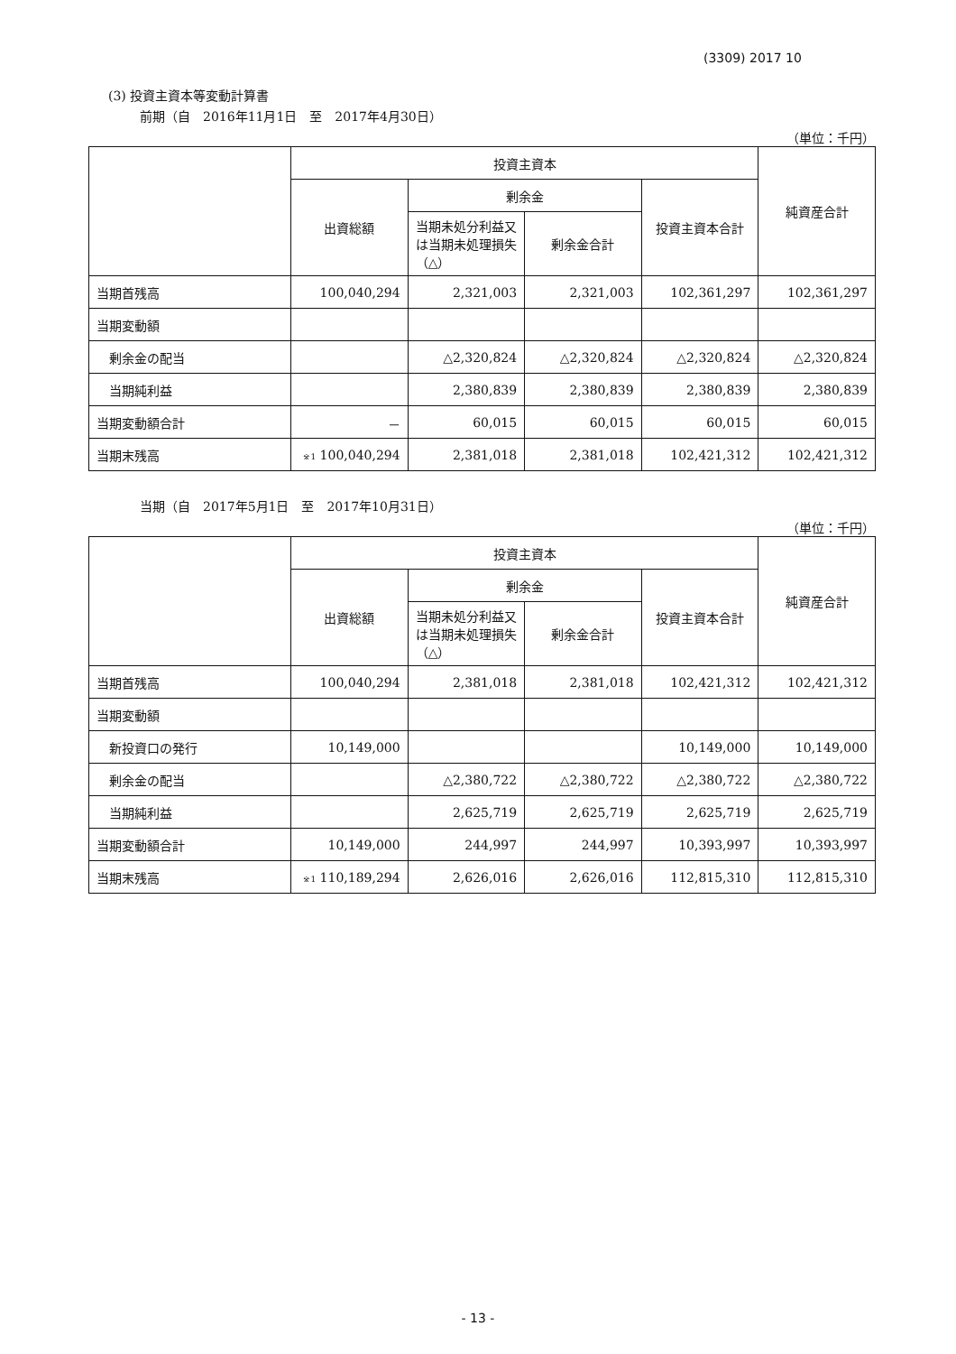(3309) 2017 10
(3) 投資主資本等変動計算書
前期（自　2016年11月1日　至　2017年4月30日）
（単位：千円）
| | 投資主資本 | | | | 純資産合計 |
| --- | --- | --- | --- | --- | --- |
| | 出資総額 | 剰余金 | | 投資主資本合計 | |
| | | 当期未処分利益又は当期未処理損失（△） | 剰余金合計 | | |
| 当期首残高 | 100,040,294 | 2,321,003 | 2,321,003 | 102,361,297 | 102,361,297 |
| 当期変動額 | | | | | |
| 剰余金の配当 | | △2,320,824 | △2,320,824 | △2,320,824 | △2,320,824 |
| 当期純利益 | | 2,380,839 | 2,380,839 | 2,380,839 | 2,380,839 |
| 当期変動額合計 | － | 60,015 | 60,015 | 60,015 | 60,015 |
| 当期末残高 | <sup>※1</sup> 100,040,294 | 2,381,018 | 2,381,018 | 102,421,312 | 102,421,312 |
当期（自　2017年5月1日　至　2017年10月31日）
（単位：千円）
| | 投資主資本 | | | | 純資産合計 |
| --- | --- | --- | --- | --- | --- |
| | 出資総額 | 剰余金 | | 投資主資本合計 | |
| | | 当期未処分利益又は当期未処理損失（△） | 剰余金合計 | | |
| 当期首残高 | 100,040,294 | 2,381,018 | 2,381,018 | 102,421,312 | 102,421,312 |
| 当期変動額 | | | | | |
| 新投資口の発行 | 10,149,000 | | | 10,149,000 | 10,149,000 |
| 剰余金の配当 | | △2,380,722 | △2,380,722 | △2,380,722 | △2,380,722 |
| 当期純利益 | | 2,625,719 | 2,625,719 | 2,625,719 | 2,625,719 |
| 当期変動額合計 | 10,149,000 | 244,997 | 244,997 | 10,393,997 | 10,393,997 |
| 当期末残高 | <sup>※1</sup> 110,189,294 | 2,626,016 | 2,626,016 | 112,815,310 | 112,815,310 |
- 13 -